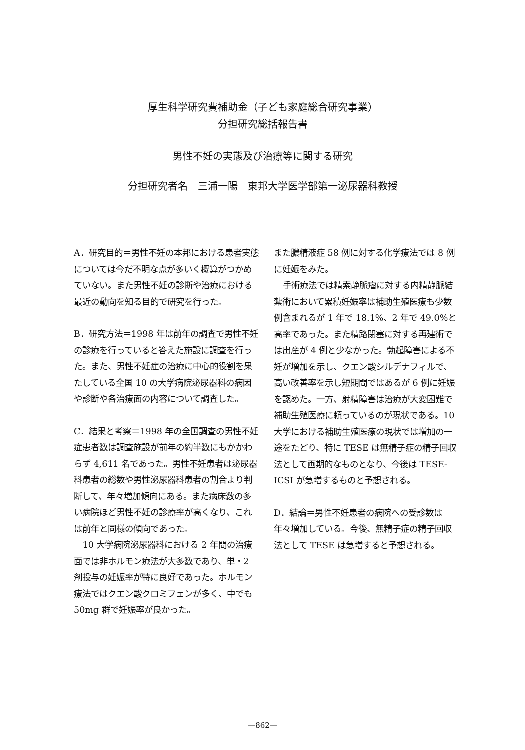厚生科学研究費補助金（子ども家庭総合研究事業）
分担研究総括報告書
男性不妊の実態及び治療等に関する研究
分担研究者名　三浦一陽　東邦大学医学部第一泌尿器科教授
A．研究目的＝男性不妊の本邦における患者実態については今だ不明な点が多いく概算がつかめていない。また男性不妊の診断や治療における最近の動向を知る目的で研究を行った。
B．研究方法＝1998 年は前年の調査で男性不妊の診療を行っていると答えた施設に調査を行った。また、男性不妊症の治療に中心的役割を果たしている全国 10 の大学病院泌尿器科の病因や診断や各治療面の内容について調査した。
C．結果と考察＝1998 年の全国調査の男性不妊症患者数は調査施設が前年の約半数にもかかわらず 4,611 名であった。男性不妊患者は泌尿器科患者の総数や男性泌尿器科患者の割合より判断して、年々増加傾向にある。また病床数の多い病院ほど男性不妊の診療率が高くなり、これは前年と同様の傾向であった。
10 大学病院泌尿器科における 2 年間の治療面では非ホルモン療法が大多数であり、単・2 剤投与の妊娠率が特に良好であった。ホルモン療法ではクエン酸クロミフェンが多く、中でも 50mg 群で妊娠率が良かった。
また膿精液症 58 例に対する化学療法では 8 例に妊娠をみた。
手術療法では精索静脈瘤に対する内精静脈結紮術において累積妊娠率は補助生殖医療も少数例含まれるが 1 年で 18.1%、2 年で 49.0%と高率であった。また精路閉塞に対する再建術では出産が 4 例と少なかった。勃起障害による不妊が増加を示し、クエン酸シルデナフィルで、高い改善率を示し短期間ではあるが 6 例に妊娠を認めた。一方、射精障害は治療が大変困難で補助生殖医療に頼っているのが現状である。10 大学における補助生殖医療の現状では増加の一途をたどり、特に TESE は無精子症の精子回収法として画期的なものとなり、今後は TESE-ICSI が急増するものと予想される。
D．結論＝男性不妊患者の病院への受診数は年々増加している。今後、無精子症の精子回収法として TESE は急増すると予想される。
—862—